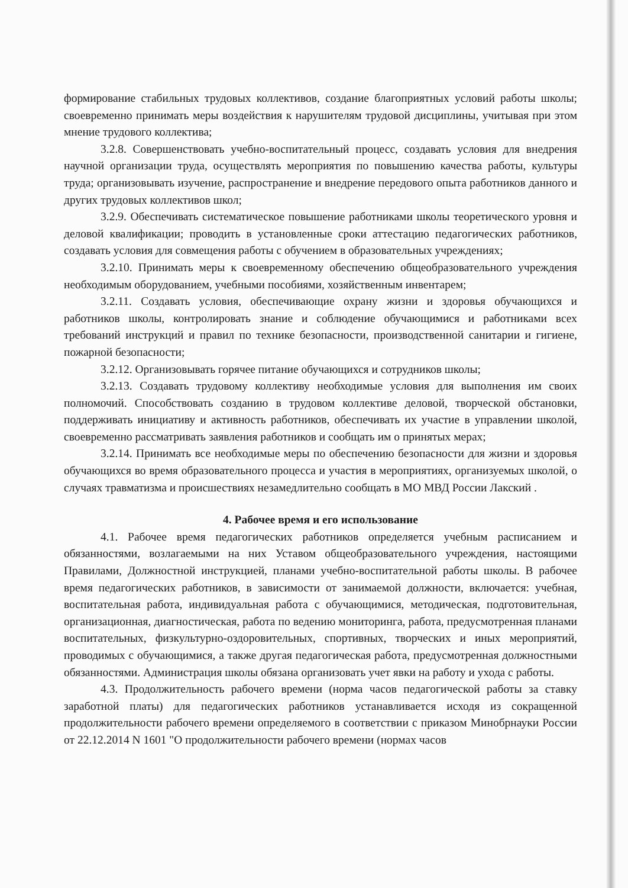формирование стабильных трудовых коллективов, создание благоприятных условий работы школы; своевременно принимать меры воздействия к нарушителям трудовой дисциплины, учитывая при этом мнение трудового коллектива;
3.2.8. Совершенствовать учебно-воспитательный процесс, создавать условия для внедрения научной организации труда, осуществлять мероприятия по повышению качества работы, культуры труда; организовывать изучение, распространение и внедрение передового опыта работников данного и других трудовых коллективов школ;
3.2.9. Обеспечивать систематическое повышение работниками школы теоретического уровня и деловой квалификации; проводить в установленные сроки аттестацию педагогических работников, создавать условия для совмещения работы с обучением в образовательных учреждениях;
3.2.10. Принимать меры к своевременному обеспечению общеобразовательного учреждения необходимым оборудованием, учебными пособиями, хозяйственным инвентарем;
3.2.11. Создавать условия, обеспечивающие охрану жизни и здоровья обучающихся и работников школы, контролировать знание и соблюдение обучающимися и работниками всех требований инструкций и правил по технике безопасности, производственной санитарии и гигиене, пожарной безопасности;
3.2.12. Организовывать горячее питание обучающихся и сотрудников школы;
3.2.13. Создавать трудовому коллективу необходимые условия для выполнения им своих полномочий. Способствовать созданию в трудовом коллективе деловой, творческой обстановки, поддерживать инициативу и активность работников, обеспечивать их участие в управлении школой, своевременно рассматривать заявления работников и сообщать им о принятых мерах;
3.2.14. Принимать все необходимые меры по обеспечению безопасности для жизни и здоровья обучающихся во время образовательного процесса и участия в мероприятиях, организуемых школой, о случаях травматизма и происшествиях незамедлительно сообщать в МО МВД России Лакский .
4. Рабочее время и его использование
4.1. Рабочее время педагогических работников определяется учебным расписанием и обязанностями, возлагаемыми на них Уставом общеобразовательного учреждения, настоящими Правилами, Должностной инструкцией, планами учебно-воспитательной работы школы. В рабочее время педагогических работников, в зависимости от занимаемой должности, включается: учебная, воспитательная работа, индивидуальная работа с обучающимися, методическая, подготовительная, организационная, диагностическая, работа по ведению мониторинга, работа, предусмотренная планами воспитательных, физкультурно-оздоровительных, спортивных, творческих и иных мероприятий, проводимых с обучающимися, а также другая педагогическая работа, предусмотренная должностными обязанностями. Администрация школы обязана организовать учет явки на работу и ухода с работы.
4.3. Продолжительность рабочего времени (норма часов педагогической работы за ставку заработной платы) для педагогических работников устанавливается исходя из сокращенной продолжительности рабочего времени определяемого в соответствии с приказом Минобрнауки России от 22.12.2014 N 1601 "О продолжительности рабочего времени (нормах часов